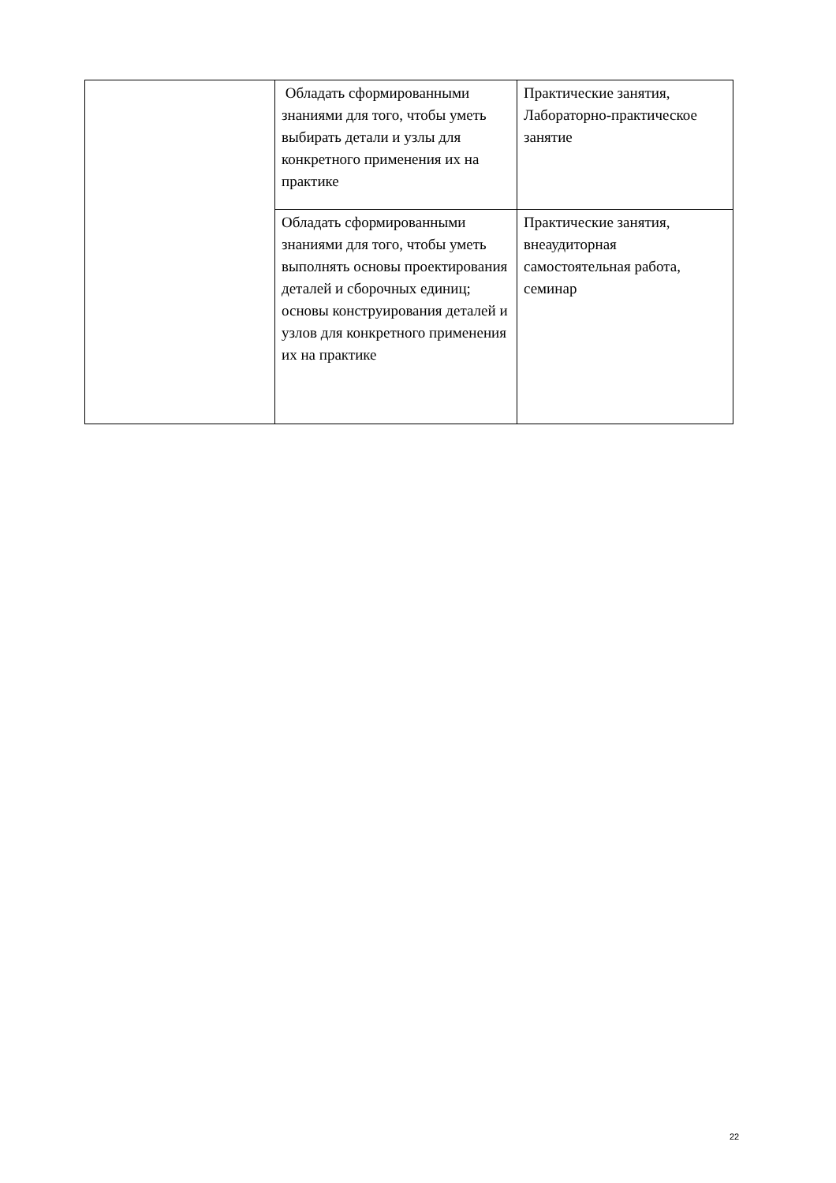| | Обладать сформированными знаниями для того, чтобы уметь выбирать детали и узлы для конкретного применения их на практике | Практические занятия, Лабораторно-практическое занятие |
| | Обладать сформированными знаниями для того, чтобы уметь выполнять основы проектирования деталей и сборочных единиц; основы конструирования деталей и узлов для конкретного применения их на практике | Практические занятия, внеаудиторная самостоятельная работа, семинар |
22